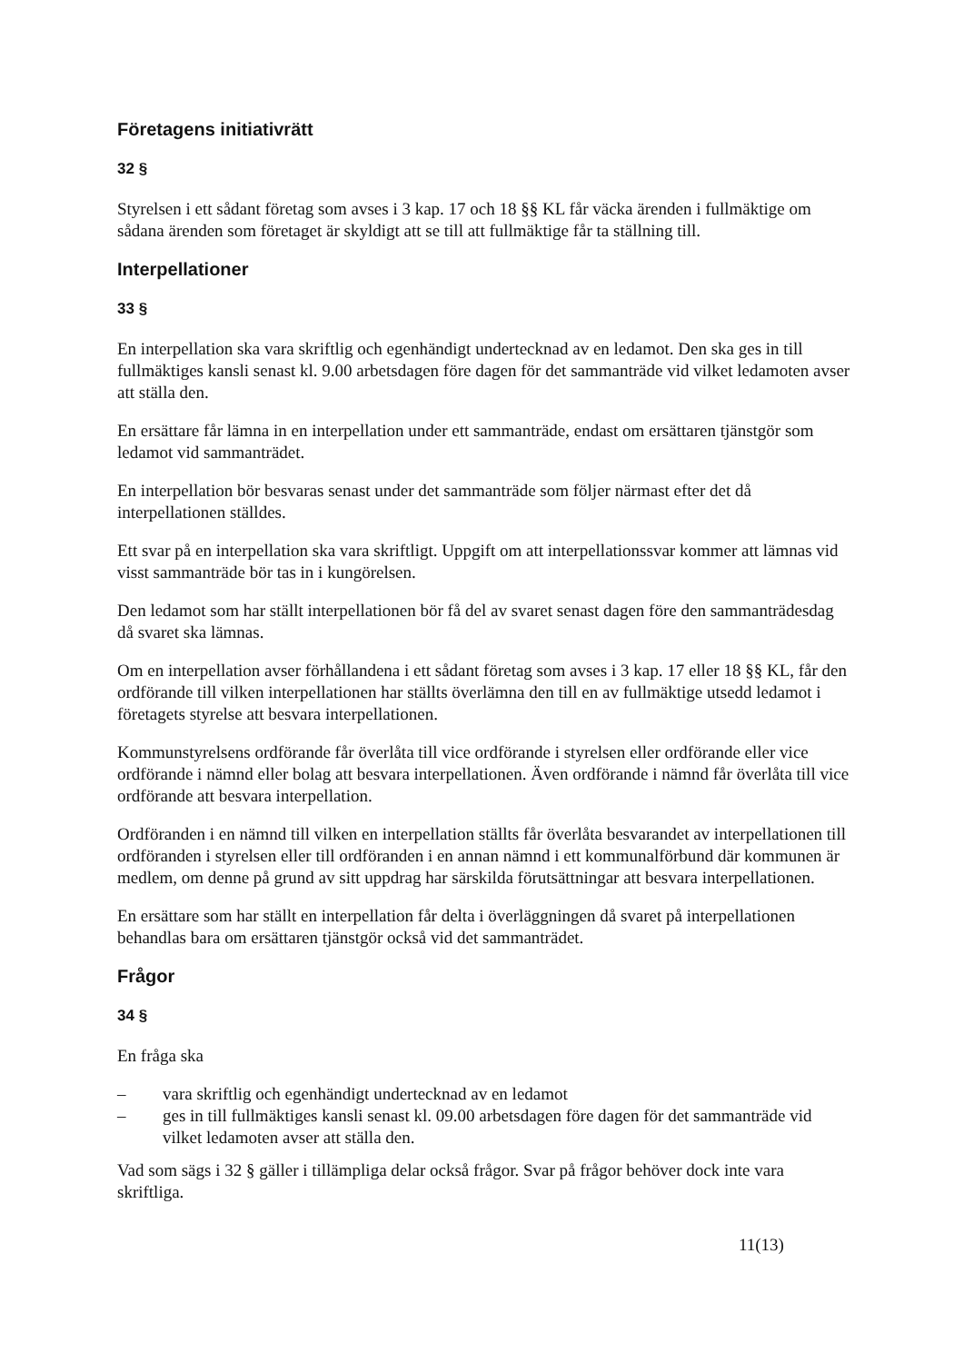Företagens initiativrätt
32 §
Styrelsen i ett sådant företag som avses i 3 kap. 17 och 18 §§ KL får väcka ärenden i fullmäktige om sådana ärenden som företaget är skyldigt att se till att fullmäktige får ta ställning till.
Interpellationer
33 §
En interpellation ska vara skriftlig och egenhändigt undertecknad av en ledamot. Den ska ges in till fullmäktiges kansli senast kl. 9.00 arbetsdagen före dagen för det sammanträde vid vilket ledamoten avser att ställa den.
En ersättare får lämna in en interpellation under ett sammanträde, endast om ersättaren tjänstgör som ledamot vid sammanträdet.
En interpellation bör besvaras senast under det sammanträde som följer närmast efter det då interpellationen ställdes.
Ett svar på en interpellation ska vara skriftligt. Uppgift om att interpellationssvar kommer att lämnas vid visst sammanträde bör tas in i kungörelsen.
Den ledamot som har ställt interpellationen bör få del av svaret senast dagen före den sammanträdesdag då svaret ska lämnas.
Om en interpellation avser förhållandena i ett sådant företag som avses i 3 kap. 17 eller 18 §§ KL, får den ordförande till vilken interpellationen har ställts överlämna den till en av fullmäktige utsedd ledamot i företagets styrelse att besvara interpellationen.
Kommunstyrelsens ordförande får överlåta till vice ordförande i styrelsen eller ordförande eller vice ordförande i nämnd eller bolag att besvara interpellationen. Även ordförande i nämnd får överlåta till vice ordförande att besvara interpellation.
Ordföranden i en nämnd till vilken en interpellation ställts får överlåta besvarandet av interpellationen till ordföranden i styrelsen eller till ordföranden i en annan nämnd i ett kommunalförbund där kommunen är medlem, om denne på grund av sitt uppdrag har särskilda förutsättningar att besvara interpellationen.
En ersättare som har ställt en interpellation får delta i överläggningen då svaret på interpellationen behandlas bara om ersättaren tjänstgör också vid det sammanträdet.
Frågor
34 §
En fråga ska
– vara skriftlig och egenhändigt undertecknad av en ledamot
– ges in till fullmäktiges kansli senast kl. 09.00 arbetsdagen före dagen för det sammanträde vid vilket ledamoten avser att ställa den.
Vad som sägs i 32 § gäller i tillämpliga delar också frågor. Svar på frågor behöver dock inte vara skriftliga.
11(13)